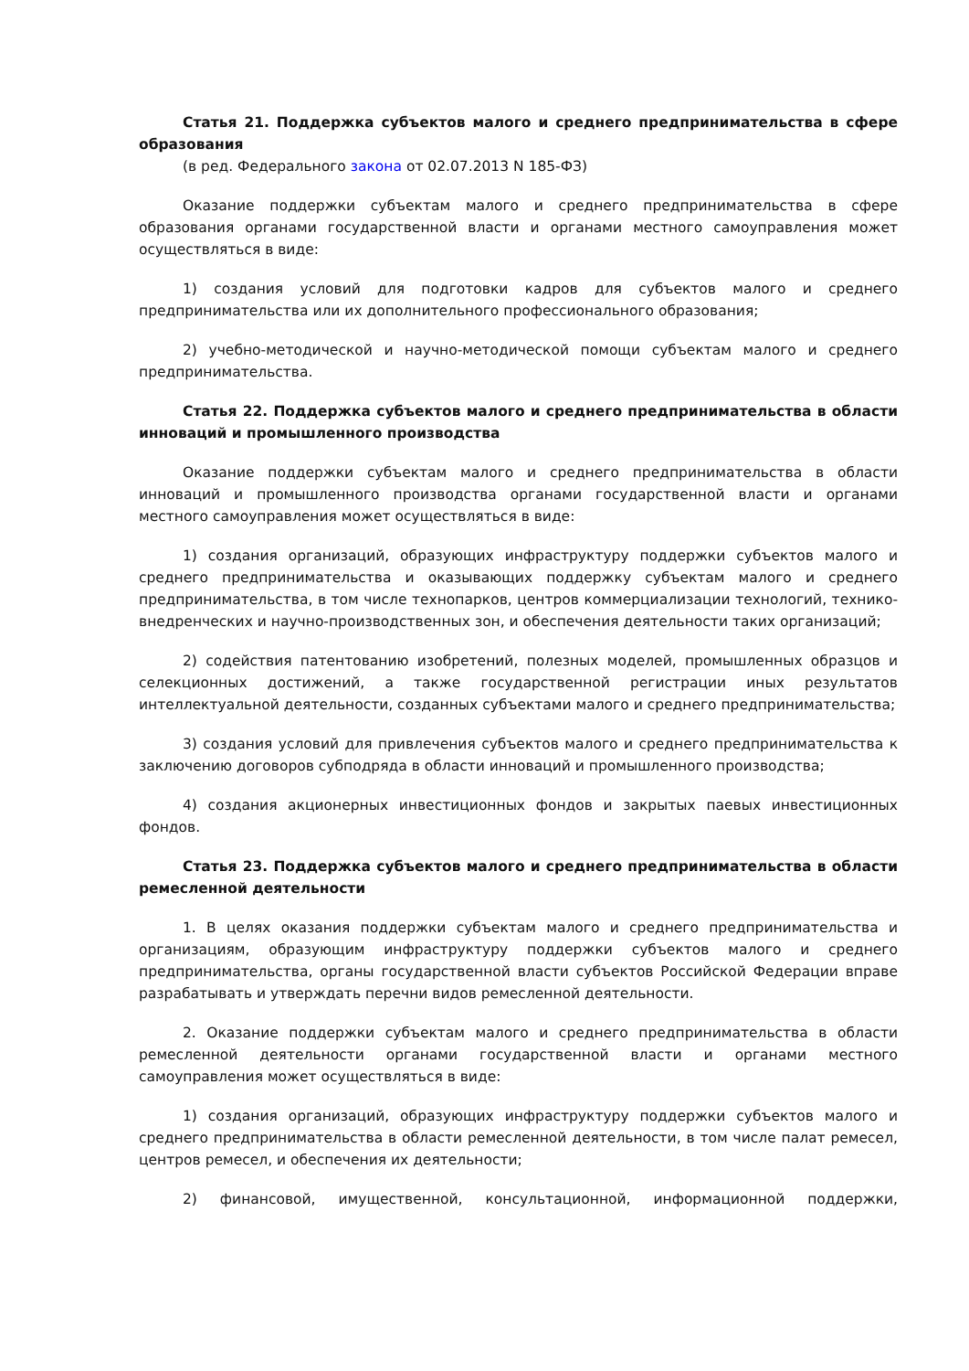Статья 21. Поддержка субъектов малого и среднего предпринимательства в сфере образования
(в ред. Федерального закона от 02.07.2013 N 185-ФЗ)
Оказание поддержки субъектам малого и среднего предпринимательства в сфере образования органами государственной власти и органами местного самоуправления может осуществляться в виде:
1) создания условий для подготовки кадров для субъектов малого и среднего предпринимательства или их дополнительного профессионального образования;
2) учебно-методической и научно-методической помощи субъектам малого и среднего предпринимательства.
Статья 22. Поддержка субъектов малого и среднего предпринимательства в области инноваций и промышленного производства
Оказание поддержки субъектам малого и среднего предпринимательства в области инноваций и промышленного производства органами государственной власти и органами местного самоуправления может осуществляться в виде:
1) создания организаций, образующих инфраструктуру поддержки субъектов малого и среднего предпринимательства и оказывающих поддержку субъектам малого и среднего предпринимательства, в том числе технопарков, центров коммерциализации технологий, технико-внедренческих и научно-производственных зон, и обеспечения деятельности таких организаций;
2) содействия патентованию изобретений, полезных моделей, промышленных образцов и селекционных достижений, а также государственной регистрации иных результатов интеллектуальной деятельности, созданных субъектами малого и среднего предпринимательства;
3) создания условий для привлечения субъектов малого и среднего предпринимательства к заключению договоров субподряда в области инноваций и промышленного производства;
4) создания акционерных инвестиционных фондов и закрытых паевых инвестиционных фондов.
Статья 23. Поддержка субъектов малого и среднего предпринимательства в области ремесленной деятельности
1. В целях оказания поддержки субъектам малого и среднего предпринимательства и организациям, образующим инфраструктуру поддержки субъектов малого и среднего предпринимательства, органы государственной власти субъектов Российской Федерации вправе разрабатывать и утверждать перечни видов ремесленной деятельности.
2. Оказание поддержки субъектам малого и среднего предпринимательства в области ремесленной деятельности органами государственной власти и органами местного самоуправления может осуществляться в виде:
1) создания организаций, образующих инфраструктуру поддержки субъектов малого и среднего предпринимательства в области ремесленной деятельности, в том числе палат ремесел, центров ремесел, и обеспечения их деятельности;
2) финансовой, имущественной, консультационной, информационной поддержки,